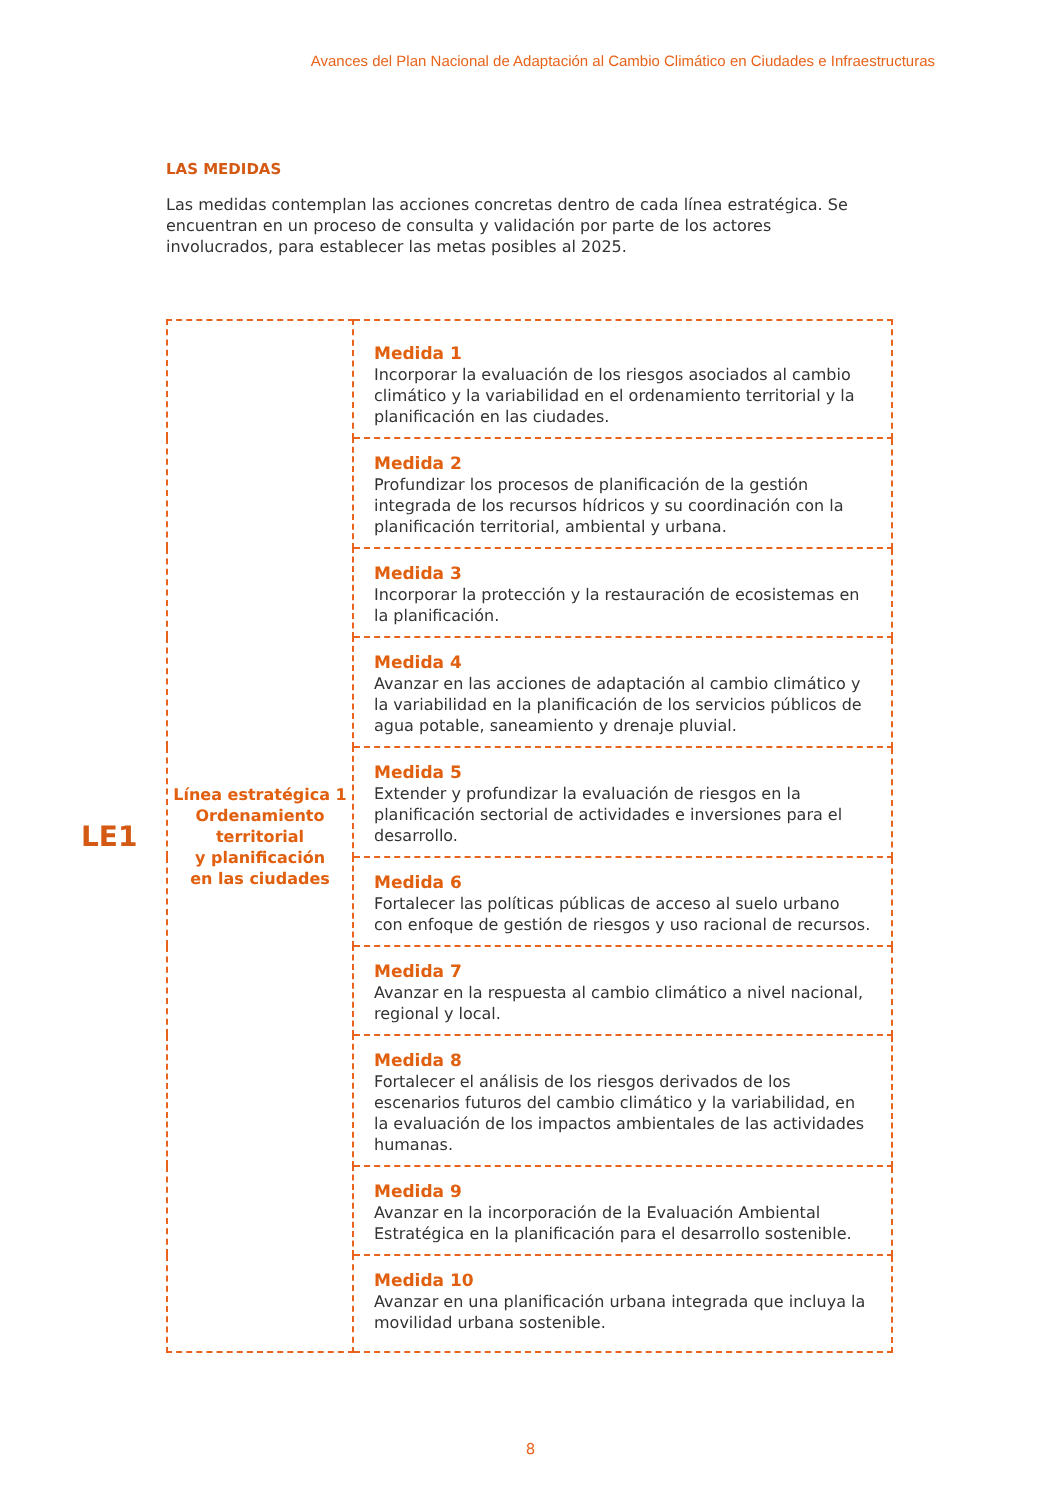Avances del Plan Nacional de Adaptación al Cambio Climático en Ciudades e Infraestructuras
LAS MEDIDAS
Las medidas contemplan las acciones concretas dentro de cada línea estratégica. Se encuentran en un proceso de consulta y validación por parte de los actores involucrados, para establecer las metas posibles al 2025.
LE1
| Línea estratégica 1 Ordenamiento territorial y planificación en las ciudades | Medida 1 Incorporar la evaluación de los riesgos asociados al cambio climático y la variabilidad en el ordenamiento territorial y la planificación en las ciudades. |
| | Medida 2 Profundizar los procesos de planificación de la gestión integrada de los recursos hídricos y su coordinación con la planificación territorial, ambiental y urbana. |
| | Medida 3 Incorporar la protección y la restauración de ecosistemas en la planificación. |
| | Medida 4 Avanzar en las acciones de adaptación al cambio climático y la variabilidad en la planificación de los servicios públicos de agua potable, saneamiento y drenaje pluvial. |
| | Medida 5 Extender y profundizar la evaluación de riesgos en la planificación sectorial de actividades e inversiones para el desarrollo. |
| | Medida 6 Fortalecer las políticas públicas de acceso al suelo urbano con enfoque de gestión de riesgos y uso racional de recursos. |
| | Medida 7 Avanzar en la respuesta al cambio climático a nivel nacional, regional y local. |
| | Medida 8 Fortalecer el análisis de los riesgos derivados de los escenarios futuros del cambio climático y la variabilidad, en la evaluación de los impactos ambientales de las actividades humanas. |
| | Medida 9 Avanzar en la incorporación de la Evaluación Ambiental Estratégica en la planificación para el desarrollo sostenible. |
| | Medida 10 Avanzar en una planificación urbana integrada que incluya la movilidad urbana sostenible. |
8